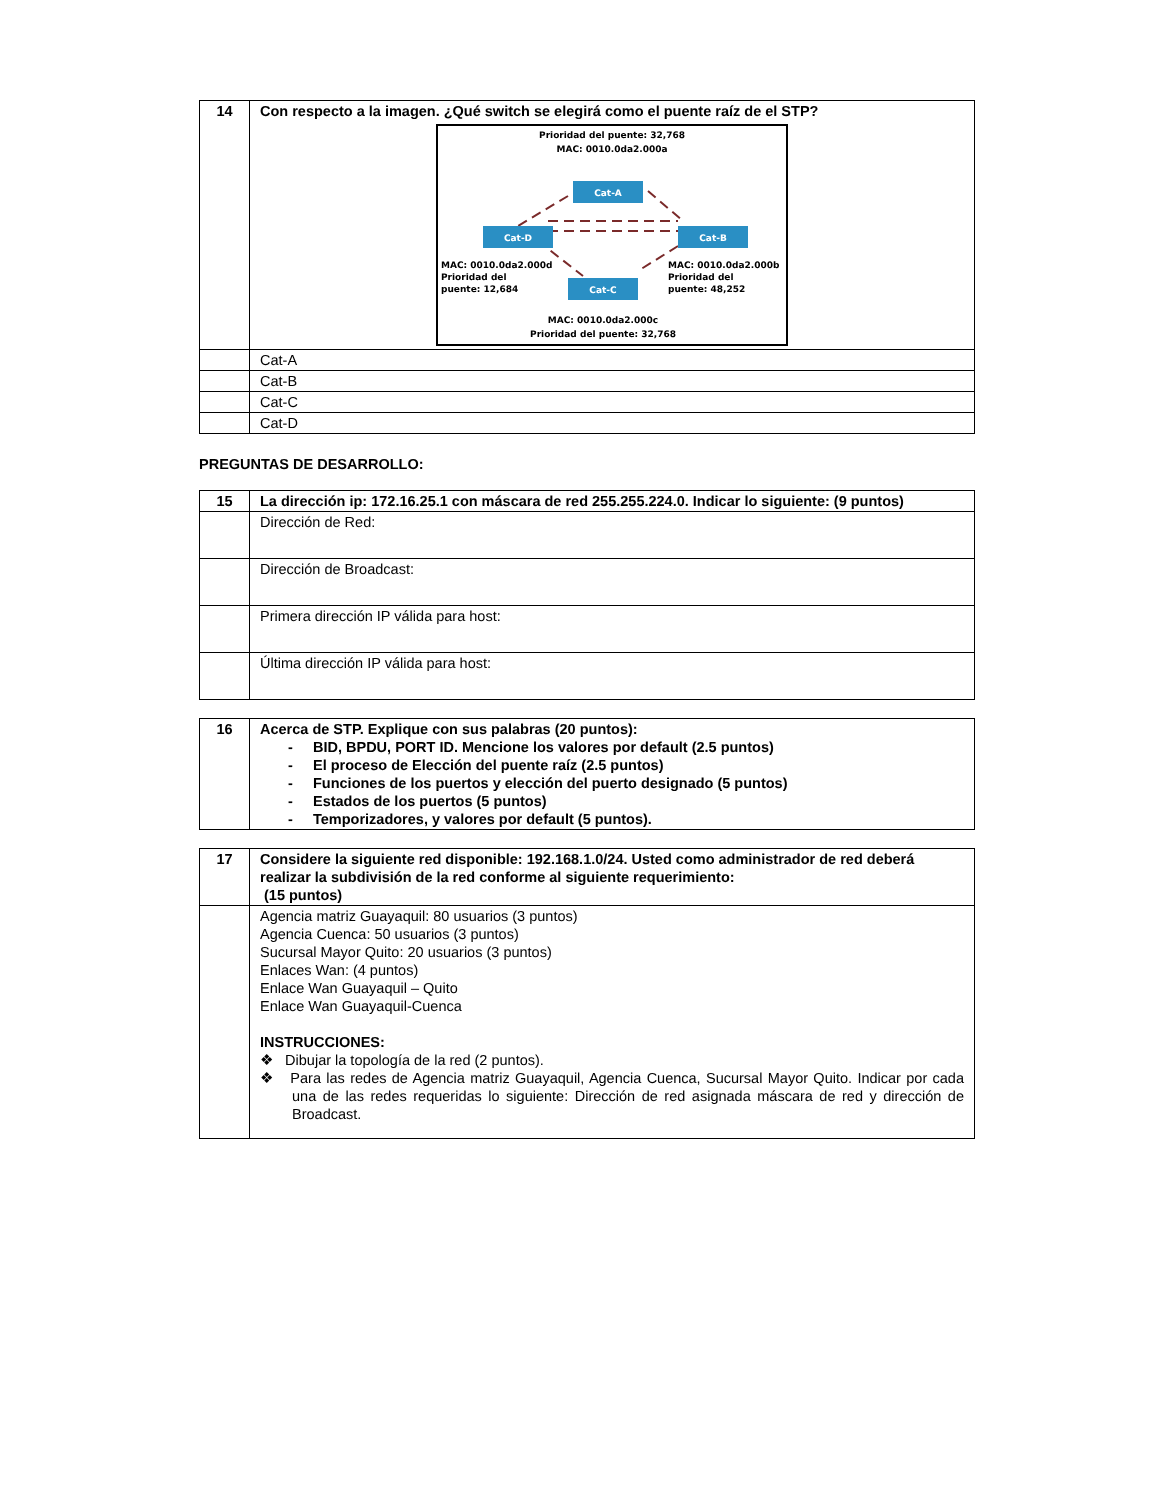| 14 | Con respecto a la imagen. ¿Qué switch se elegirá como el puente raíz de el STP? Prioridad del puente: 32,768 MAC: 0010.0da2.000a Cat-A Cat-D Cat-B Cat-C MAC: 0010.0da2.000d Prioridad del puente: 12,684 MAC: 0010.0da2.000b Prioridad del puente: 48,252 MAC: 0010.0da2.000c Prioridad del puente: 32,768 |
| | Cat-A |
| | Cat-B |
| | Cat-C |
| | Cat-D |
PREGUNTAS DE DESARROLLO:
| 15 | La dirección ip: 172.16.25.1 con máscara de red 255.255.224.0. Indicar lo siguiente: (9 puntos) |
| | Dirección de Red: |
| | Dirección de Broadcast: |
| | Primera dirección IP válida para host: |
| | Última dirección IP válida para host: |
| 16 | Acerca de STP. Explique con sus palabras (20 puntos): - BID, BPDU, PORT ID. Mencione los valores por default (2.5 puntos) - El proceso de Elección del puente raíz (2.5 puntos) - Funciones de los puertos y elección del puerto designado (5 puntos) - Estados de los puertos (5 puntos) - Temporizadores, y valores por default (5 puntos). |
| 17 | Considere la siguiente red disponible: 192.168.1.0/24. Usted como administrador de red deberá realizar la subdivisión de la red conforme al siguiente requerimiento: (15 puntos) |
| | Agencia matriz Guayaquil: 80 usuarios (3 puntos) Agencia Cuenca: 50 usuarios (3 puntos) Sucursal Mayor Quito: 20 usuarios (3 puntos) Enlaces Wan: (4 puntos) Enlace Wan Guayaquil – Quito Enlace Wan Guayaquil-Cuenca INSTRUCCIONES: ❖ Dibujar la topología de la red (2 puntos). ❖ Para las redes de Agencia matriz Guayaquil, Agencia Cuenca, Sucursal Mayor Quito. Indicar por cada una de las redes requeridas lo siguiente: Dirección de red asignada máscara de red y dirección de Broadcast. |